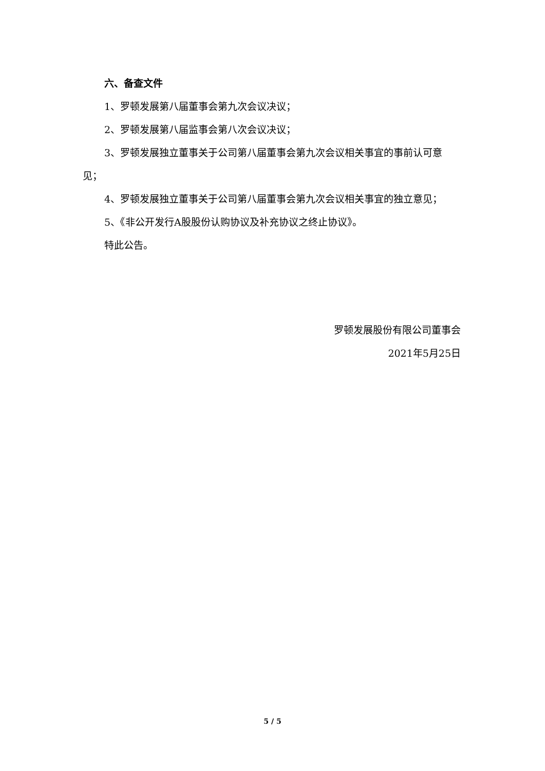六、备查文件
1、罗顿发展第八届董事会第九次会议决议；
2、罗顿发展第八届监事会第八次会议决议；
3、罗顿发展独立董事关于公司第八届董事会第九次会议相关事宜的事前认可意见；
4、罗顿发展独立董事关于公司第八届董事会第九次会议相关事宜的独立意见；
5、《非公开发行A股股份认购协议及补充协议之终止协议》。
特此公告。
罗顿发展股份有限公司董事会
2021年5月25日
5 / 5